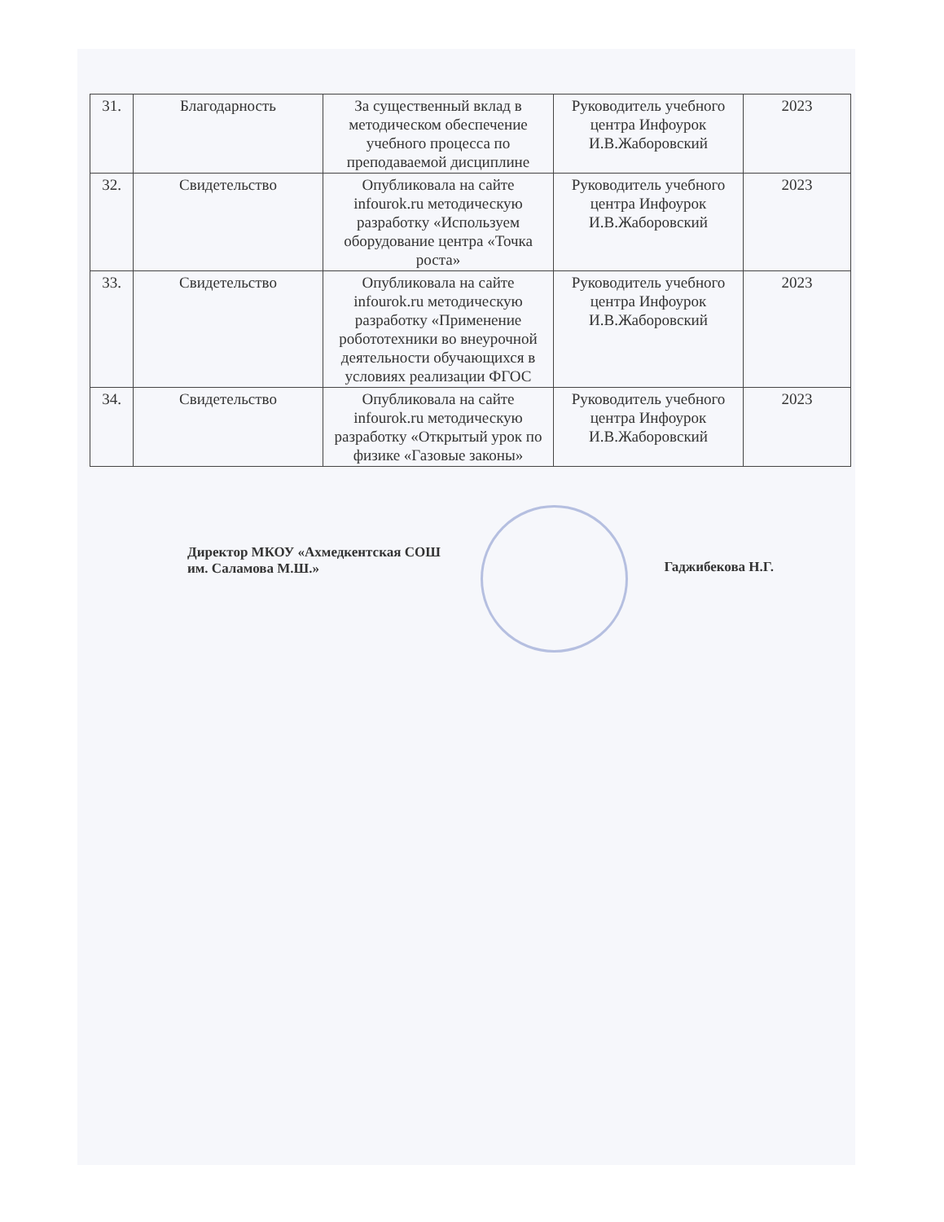| 31. | Благодарность | За существенный вклад в методическом обеспечение учебного процесса по преподаваемой дисциплине | Руководитель учебного центра Инфоурок И.В.Жаборовский | 2023 |
| 32. | Свидетельство | Опубликовала на сайте infourok.ru методическую разработку «Используем оборудование центра «Точка роста» | Руководитель учебного центра Инфоурок И.В.Жаборовский | 2023 |
| 33. | Свидетельство | Опубликовала на сайте infourok.ru методическую разработку «Применение робототехники во внеурочной деятельности обучающихся в условиях реализации ФГОС | Руководитель учебного центра Инфоурок И.В.Жаборовский | 2023 |
| 34. | Свидетельство | Опубликовала на сайте infourok.ru методическую разработку «Открытый урок по физике «Газовые законы» | Руководитель учебного центра Инфоурок И.В.Жаборовский | 2023 |
Директор МКОУ «Ахмедкентская СОШ
им. Саламова М.Ш.»
Гаджибекова Н.Г.